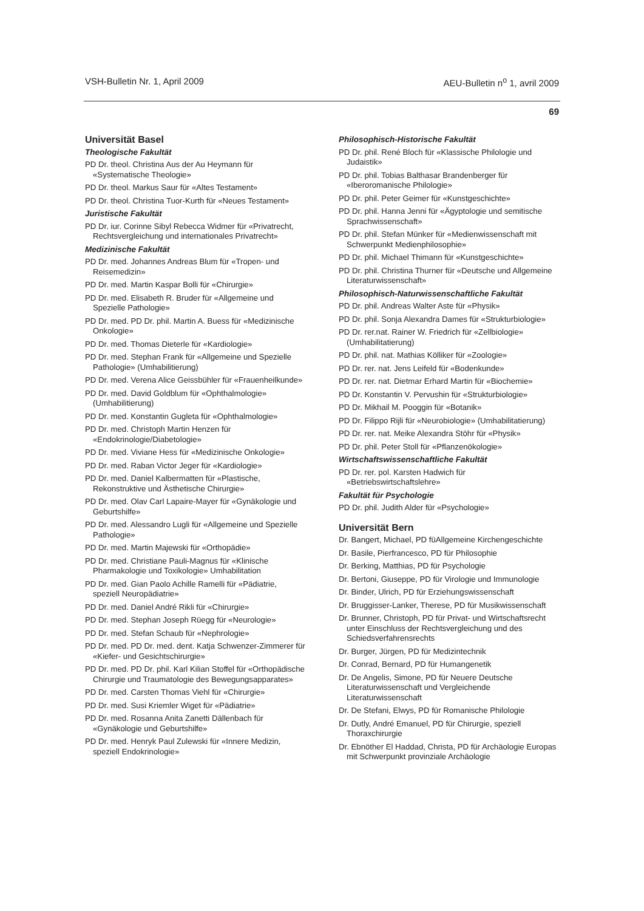VSH-Bulletin Nr. 1, April 2009 AEU-Bulletin n<sup>o</sup> 1, avril 2009
69
Universität Basel
Theologische Fakultät
PD Dr. theol. Christina Aus der Au Heymann für «Systematische Theologie»
PD Dr. theol. Markus Saur für «Altes Testament»
PD Dr. theol. Christina Tuor-Kurth für «Neues Testament»
Juristische Fakultät
PD Dr. iur. Corinne Sibyl Rebecca Widmer für «Privatrecht, Rechtsvergleichung und internationales Privatrecht»
Medizinische Fakultät
PD Dr. med. Johannes Andreas Blum für «Tropen- und Reisemedizin»
PD Dr. med. Martin Kaspar Bolli für «Chirurgie»
PD Dr. med. Elisabeth R. Bruder für «Allgemeine und Spezielle Pathologie»
PD Dr. med. PD Dr. phil. Martin A. Buess für «Medizinische Onkologie»
PD Dr. med. Thomas Dieterle für «Kardiologie»
PD Dr. med. Stephan Frank für «Allgemeine und Spezielle Pathologie» (Umhabilitierung)
PD Dr. med. Verena Alice Geissbühler für «Frauenheilkunde»
PD Dr. med. David Goldblum für «Ophthalmologie» (Umhabilitierung)
PD Dr. med. Konstantin Gugleta für «Ophthalmologie»
PD Dr. med. Christoph Martin Henzen für «Endokrinologie/Diabetologie»
PD Dr. med. Viviane Hess für «Medizinische Onkologie»
PD Dr. med. Raban Victor Jeger für «Kardiologie»
PD Dr. med. Daniel Kalbermatten für «Plastische, Rekonstruktive und Ästhetische Chirurgie»
PD Dr. med. Olav Carl Lapaire-Mayer für «Gynäkologie und Geburtshilfe»
PD Dr. med. Alessandro Lugli für «Allgemeine und Spezielle Pathologie»
PD Dr. med. Martin Majewski für «Orthopädie»
PD Dr. med. Christiane Pauli-Magnus für «Klinische Pharmakologie und Toxikologie» Umhabilitation
PD Dr. med. Gian Paolo Achille Ramelli für «Pädiatrie, speziell Neuropädiatrie»
PD Dr. med. Daniel André Rikli für «Chirurgie»
PD Dr. med. Stephan Joseph Rüegg für «Neurologie»
PD Dr. med. Stefan Schaub für «Nephrologie»
PD Dr. med. PD Dr. med. dent. Katja Schwenzer-Zimmerer für «Kiefer- und Gesichtschirurgie»
PD Dr. med. PD Dr. phil. Karl Kilian Stoffel für «Orthopädische Chirurgie und Traumatologie des Bewegungsapparates»
PD Dr. med. Carsten Thomas Viehl für «Chirurgie»
PD Dr. med. Susi Kriemler Wiget für «Pädiatrie»
PD Dr. med. Rosanna Anita Zanetti Dällenbach für «Gynäkologie und Geburtshilfe»
PD Dr. med. Henryk Paul Zulewski für «Innere Medizin, speziell Endokrinologie»
Philosophisch-Historische Fakultät
PD Dr. phil. René Bloch für «Klassische Philologie und Judaistik»
PD Dr. phil. Tobias Balthasar Brandenberger für «Iberoromanische Philologie»
PD Dr. phil. Peter Geimer für «Kunstgeschichte»
PD Dr. phil. Hanna Jenni für «Ägyptologie und semitische Sprachwissenschaft»
PD Dr. phil. Stefan Münker für «Medienwissenschaft mit Schwerpunkt Medienphilosophie»
PD Dr. phil. Michael Thimann für «Kunstgeschichte»
PD Dr. phil. Christina Thurner für «Deutsche und Allgemeine Literaturwissenschaft»
Philosophisch-Naturwissenschaftliche Fakultät
PD Dr. phil. Andreas Walter Aste für «Physik»
PD Dr. phil. Sonja Alexandra Dames für «Strukturbiologie»
PD Dr. rer.nat. Rainer W. Friedrich für «Zellbiologie» (Umhabilitatierung)
PD Dr. phil. nat. Mathias Kölliker für «Zoologie»
PD Dr. rer. nat. Jens Leifeld für «Bodenkunde»
PD Dr. rer. nat. Dietmar Erhard Martin für «Biochemie»
PD Dr. Konstantin V. Pervushin für «Strukturbiologie»
PD Dr. Mikhail M. Pooggin für «Botanik»
PD Dr. Filippo Rijli für «Neurobiologie» (Umhabilitatierung)
PD Dr. rer. nat. Meike Alexandra Stöhr für «Physik»
PD Dr. phil. Peter Stoll für «Pflanzenökologie»
Wirtschaftswissenschaftliche Fakultät
PD Dr. rer. pol. Karsten Hadwich für «Betriebswirtschaftslehre»
Fakultät für Psychologie
PD Dr. phil. Judith Alder für «Psychologie»
Universität Bern
Dr. Bangert, Michael, PD füAllgemeine Kirchengeschichte
Dr. Basile, Pierfrancesco, PD für Philosophie
Dr. Berking, Matthias, PD für Psychologie
Dr. Bertoni, Giuseppe, PD für Virologie und Immunologie
Dr. Binder, Ulrich, PD für Erziehungswissenschaft
Dr. Bruggisser-Lanker, Therese, PD für Musikwissenschaft
Dr. Brunner, Christoph, PD für Privat- und Wirtschaftsrecht unter Einschluss der Rechtsvergleichung und des Schiedsverfahrensrechts
Dr. Burger, Jürgen, PD für Medizintechnik
Dr. Conrad, Bernard, PD für Humangenetik
Dr. De Angelis, Simone, PD für Neuere Deutsche Literaturwissenschaft und Vergleichende Literaturwissenschaft
Dr. De Stefani, Elwys, PD für Romanische Philologie
Dr. Dutly, André Emanuel, PD für Chirurgie, speziell Thoraxchirurgie
Dr. Ebnöther El Haddad, Christa, PD für Archäologie Europas mit Schwerpunkt provinziale Archäologie